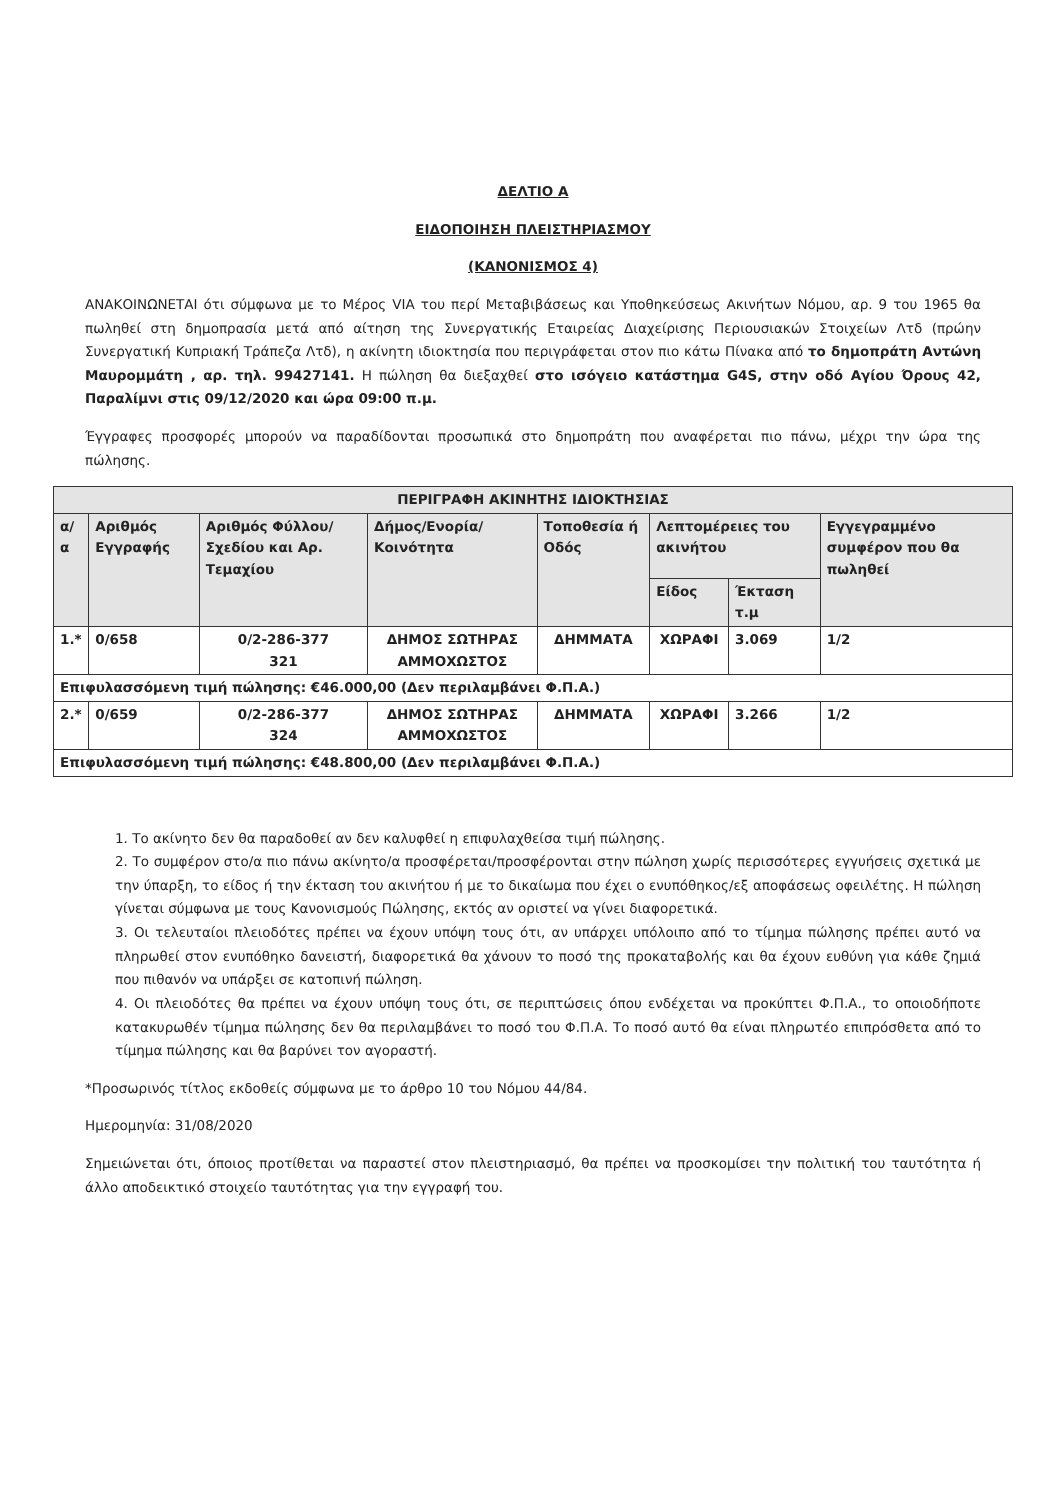ΔΕΛΤΙΟ Α
ΕΙΔΟΠΟΙΗΣΗ ΠΛΕΙΣΤΗΡΙΑΣΜΟΥ
(ΚΑΝΟΝΙΣΜΟΣ 4)
ΑΝΑΚΟΙΝΩΝΕΤΑΙ ότι σύμφωνα με το Μέρος VIA του περί Μεταβιβάσεως και Υποθηκεύσεως Ακινήτων Νόμου, αρ. 9 του 1965 θα πωληθεί στη δημοπρασία μετά από αίτηση της Συνεργατικής Εταιρείας Διαχείρισης Περιουσιακών Στοιχείων Λτδ (πρώην Συνεργατική Κυπριακή Τράπεζα Λτδ), η ακίνητη ιδιοκτησία που περιγράφεται στον πιο κάτω Πίνακα από το δημοπράτη Αντώνη Μαυρομμάτη , αρ. τηλ. 99427141. Η πώληση θα διεξαχθεί στο ισόγειο κατάστημα G4S, στην οδό Αγίου Όρους 42, Παραλίμνι στις 09/12/2020 και ώρα 09:00 π.μ.
Έγγραφες προσφορές μπορούν να παραδίδονται προσωπικά στο δημοπράτη που αναφέρεται πιο πάνω, μέχρι την ώρα της πώλησης.
| ΠΕΡΙΓΡΑΦΗ ΑΚΙΝΗΤΗΣ ΙΔΙΟΚΤΗΣΙΑΣ | | | | | | | |
| --- | --- | --- | --- | --- | --- | --- | --- |
| α/α | Αριθμός Εγγραφής | Αριθμός Φύλλου/ Σχεδίου και Αρ. Τεμαχίου | Δήμος/Ενορία/ Κοινότητα | Τοποθεσία ή Οδός | Λεπτομέρειες του ακινήτου | | Εγγεγραμμένο συμφέρον που θα πωληθεί |
| | | | | | Είδος | Έκταση τ.μ | |
| 1.* | 0/658 | 0/2-286-377 321 | ΔΗΜΟΣ ΣΩΤΗΡΑΣ ΑΜΜΟΧΩΣΤΟΣ | ΔΗΜΜΑΤΑ | ΧΩΡΑΦΙ | 3.069 | 1/2 |
| Επιφυλασσόμενη τιμή πώλησης: €46.000,00 (Δεν περιλαμβάνει Φ.Π.Α.) | | | | | | | |
| 2.* | 0/659 | 0/2-286-377 324 | ΔΗΜΟΣ ΣΩΤΗΡΑΣ ΑΜΜΟΧΩΣΤΟΣ | ΔΗΜΜΑΤΑ | ΧΩΡΑΦΙ | 3.266 | 1/2 |
| Επιφυλασσόμενη τιμή πώλησης: €48.800,00 (Δεν περιλαμβάνει Φ.Π.Α.) | | | | | | | |
1. Το ακίνητο δεν θα παραδοθεί αν δεν καλυφθεί η επιφυλαχθείσα τιμή πώλησης.
2. Το συμφέρον στο/α πιο πάνω ακίνητο/α προσφέρεται/προσφέρονται στην πώληση χωρίς περισσότερες εγγυήσεις σχετικά με την ύπαρξη, το είδος ή την έκταση του ακινήτου ή με το δικαίωμα που έχει ο ενυπόθηκος/εξ αποφάσεως οφειλέτης. Η πώληση γίνεται σύμφωνα με τους Κανονισμούς Πώλησης, εκτός αν οριστεί να γίνει διαφορετικά.
3. Οι τελευταίοι πλειοδότες πρέπει να έχουν υπόψη τους ότι, αν υπάρχει υπόλοιπο από το τίμημα πώλησης πρέπει αυτό να πληρωθεί στον ενυπόθηκο δανειστή, διαφορετικά θα χάνουν το ποσό της προκαταβολής και θα έχουν ευθύνη για κάθε ζημιά που πιθανόν να υπάρξει σε κατοπινή πώληση.
4. Οι πλειοδότες θα πρέπει να έχουν υπόψη τους ότι, σε περιπτώσεις όπου ενδέχεται να προκύπτει Φ.Π.Α., το οποιοδήποτε κατακυρωθέν τίμημα πώλησης δεν θα περιλαμβάνει το ποσό του Φ.Π.Α. Το ποσό αυτό θα είναι πληρωτέο επιπρόσθετα από το τίμημα πώλησης και θα βαρύνει τον αγοραστή.
*Προσωρινός τίτλος εκδοθείς σύμφωνα με το άρθρο 10 του Νόμου 44/84.
Ημερομηνία: 31/08/2020
Σημειώνεται ότι, όποιος προτίθεται να παραστεί στον πλειστηριασμό, θα πρέπει να προσκομίσει την πολιτική του ταυτότητα ή άλλο αποδεικτικό στοιχείο ταυτότητας για την εγγραφή του.